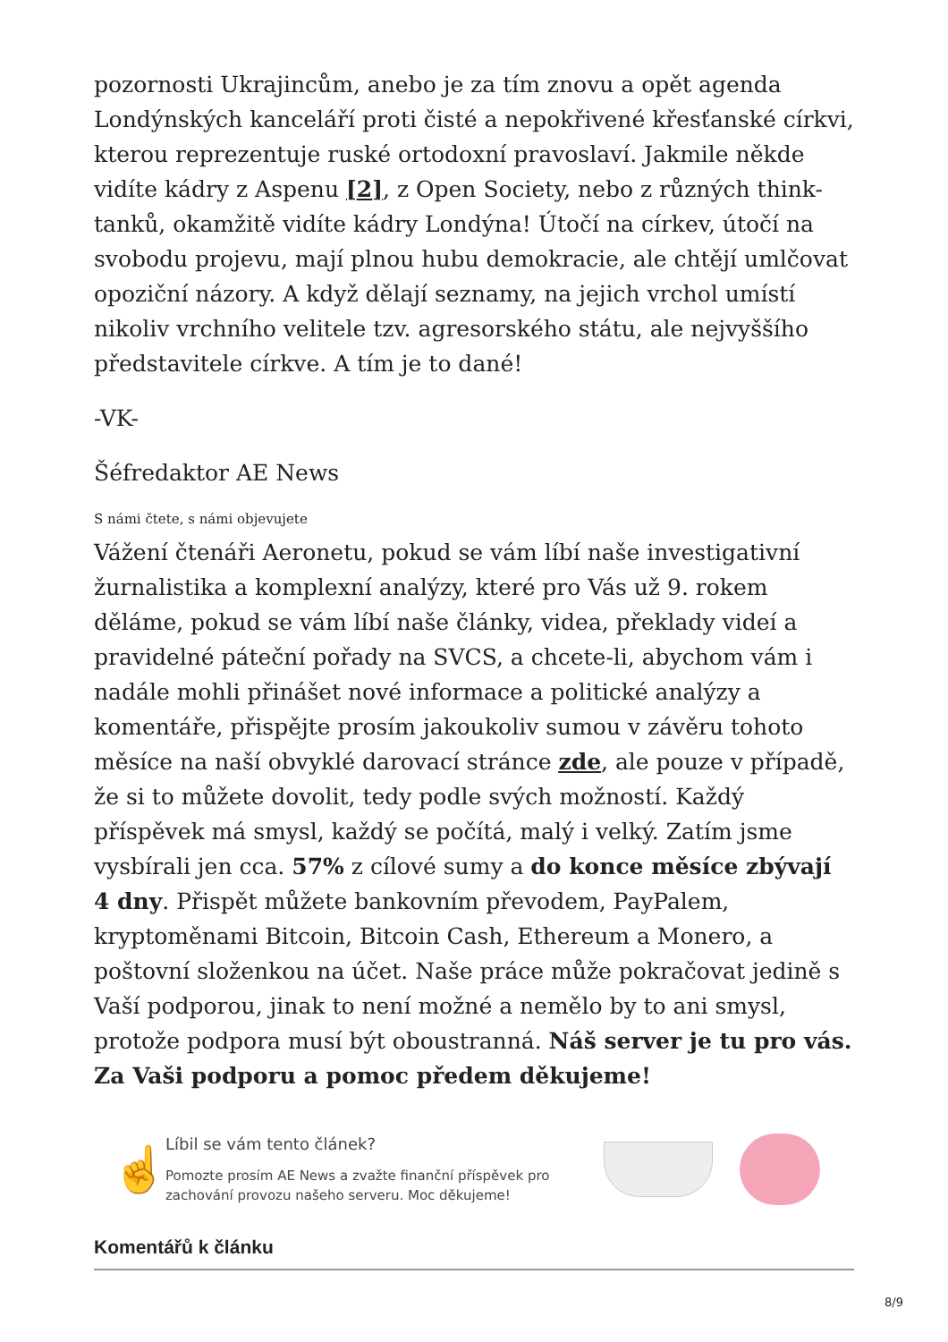pozornosti Ukrajincům, anebo je za tím znovu a opět agenda Londýnských kanceláří proti čisté a nepokřivené křesťanské církvi, kterou reprezentuje ruské ortodoxní pravoslaví. Jakmile někde vidíte kádry z Aspenu [2], z Open Society, nebo z různých think-tanků, okamžitě vidíte kádry Londýna! Útočí na církev, útočí na svobodu projevu, mají plnou hubu demokracie, ale chtějí umlčovat opoziční názory. A když dělají seznamy, na jejich vrchol umístí nikoliv vrchního velitele tzv. agresorského státu, ale nejvyššího představitele církve. A tím je to dané!
-VK-
Šéfredaktor AE News
S námi čtete, s námi objevujete
Vážení čtenáři Aeronetu, pokud se vám líbí naše investigativní žurnalistika a komplexní analýzy, které pro Vás už 9. rokem děláme, pokud se vám líbí naše články, videa, překlady videí a pravidelné páteční pořady na SVCS, a chcete-li, abychom vám i nadále mohli přinášet nové informace a politické analýzy a komentáře, přispějte prosím jakoukoliv sumou v závěru tohoto měsíce na naší obvyklé darovací stránce zde, ale pouze v případě, že si to můžete dovolit, tedy podle svých možností. Každý příspěvek má smysl, každý se počítá, malý i velký. Zatím jsme vysbírali jen cca. 57% z cílové sumy a do konce měsíce zbývají 4 dny. Přispět můžete bankovním převodem, PayPalem, kryptoměnami Bitcoin, Bitcoin Cash, Ethereum a Monero, a poštovní složenkou na účet. Naše práce může pokračovat jedině s Vaší podporou, jinak to není možné a nemělo by to ani smysl, protože podpora musí být oboustranná. Náš server je tu pro vás. Za Vaši podporu a pomoc předem děkujeme!
☝
Líbil se vám tento článek?
Pomozte prosím AE News a zvažte finanční příspěvek pro zachování provozu našeho serveru. Moc děkujeme!
Komentářů k článku
8/9